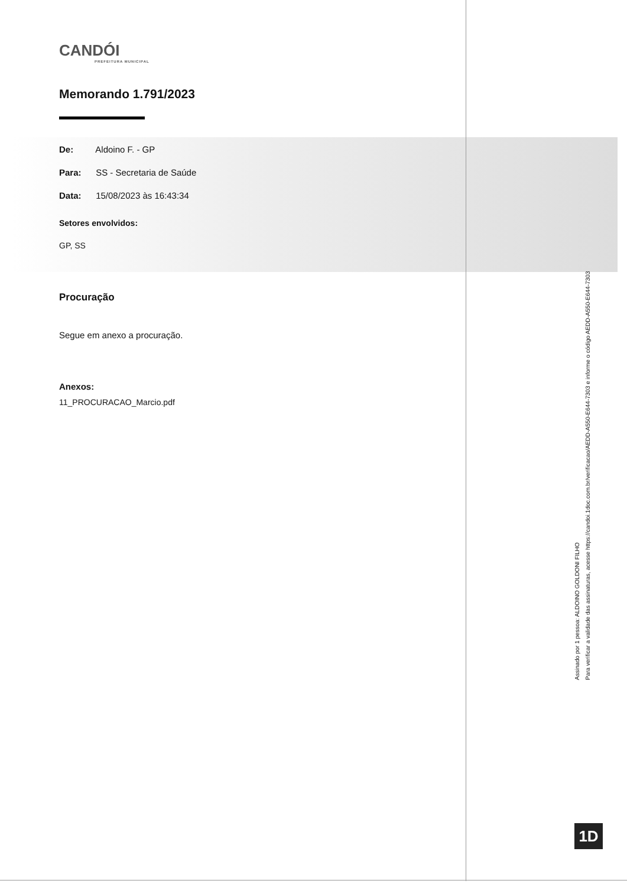CANDÓI
PREFEITURA MUNICIPAL
Memorando 1.791/2023
De: Aldoino F. - GP
Para: SS - Secretaria de Saúde
Data: 15/08/2023 às 16:43:34
Setores envolvidos:
GP, SS
Procuração
Segue em anexo a procuração.
Anexos:
11_PROCURACAO_Marcio.pdf
Assinado por 1 pessoa: ALDOINO GOLDONI FILHO
Para verificar a validade das assinaturas, acesse https://candoi.1doc.com.br/verificacao/AEDD-A550-E644-7303 e informe o código AEDD-A550-E644-7303
1D